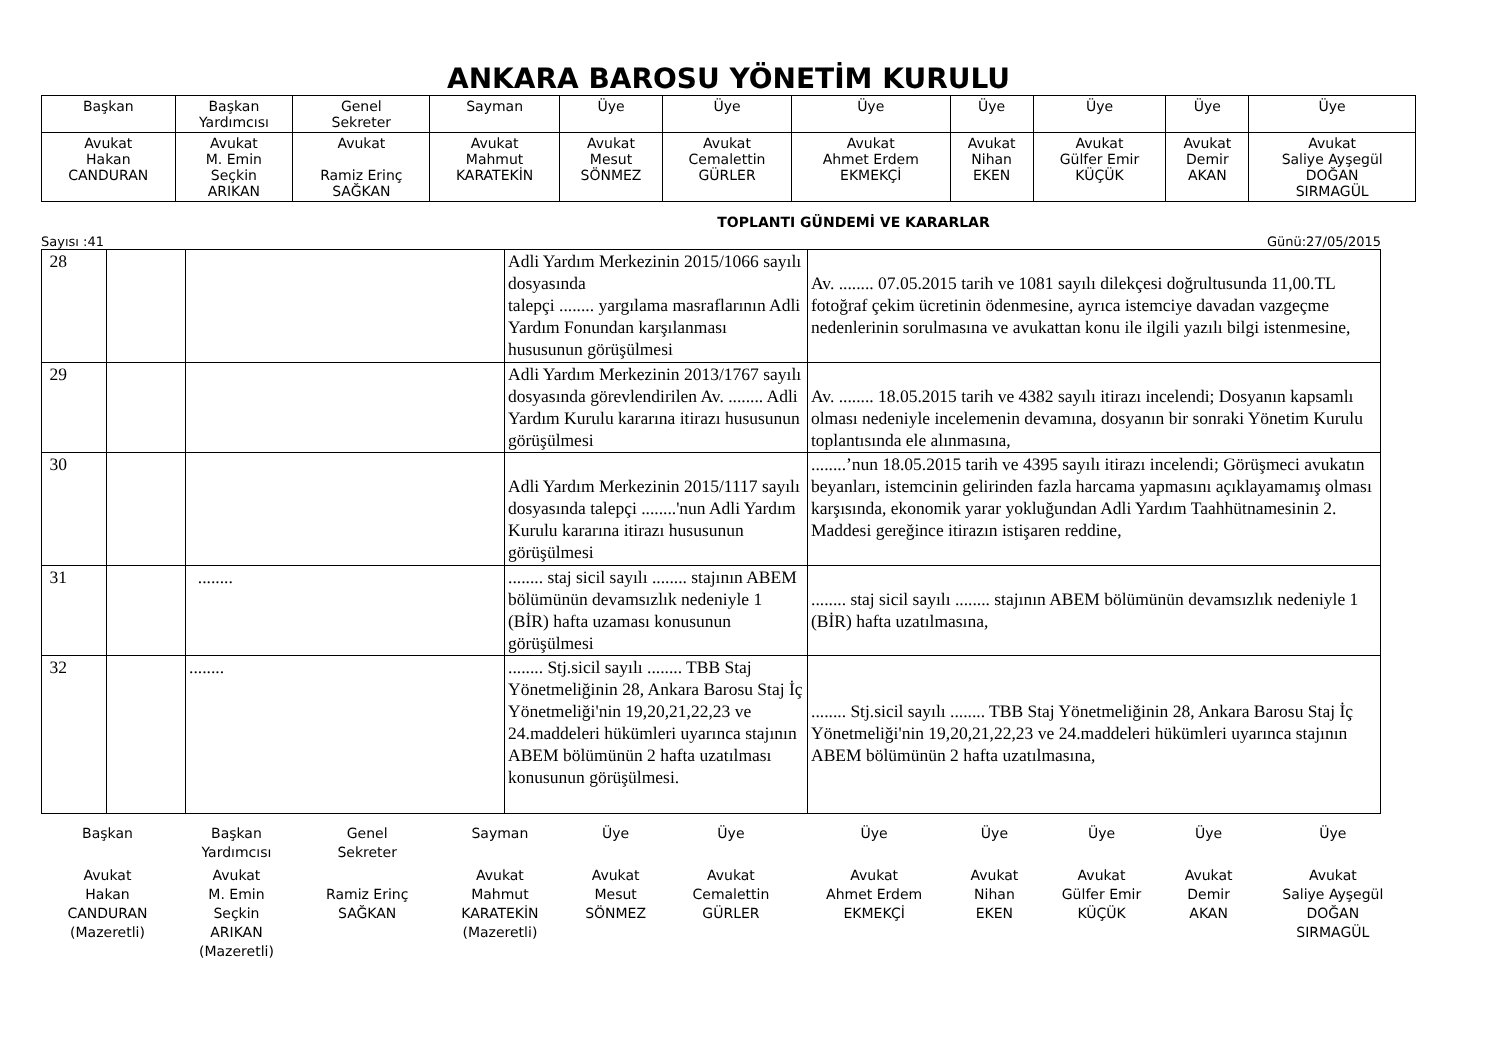ANKARA BAROSU YÖNETİM KURULU
| Başkan | Başkan Yardımcısı | Genel Sekreter | Sayman | Üye | Üye | Üye | Üye | Üye | Üye | Üye |
| Avukat Hakan CANDURAN | Avukat M. Emin Seçkin ARIKAN | Avukat Ramiz Erinç SAĞKAN | Avukat Mahmut KARATEKİN | Avukat Mesut SÖNMEZ | Avukat Cemalettin GÜRLER | Avukat Ahmet Erdem EKMEKÇİ | Avukat Nihan EKEN | Avukat Gülfer Emir KÜÇÜK | Avukat Demir AKAN | Avukat Saliye Ayşegül DOĞAN SIRMAGÜL |
TOPLANTI GÜNDEMİ VE KARARLAR
Sayısı :41 Günü:27/05/2015
| 28 | | | Adli Yardım Merkezinin 2015/1066 sayılı dosyasında talepçi ........ yargılama masraflarının Adli Yardım Fonundan karşılanması hususunun görüşülmesi | Av. ........ 07.05.2015 tarih ve 1081 sayılı dilekçesi doğrultusunda 11,00.TL fotoğraf çekim ücretinin ödenmesine, ayrıca istemciye davadan vazgeçme nedenlerinin sorulmasına ve avukattan konu ile ilgili yazılı bilgi istenmesine, |
| 29 | | | Adli Yardım Merkezinin 2013/1767 sayılı dosyasında görevlendirilen Av. ........ Adli Yardım Kurulu kararına itirazı hususunun görüşülmesi | Av. ........ 18.05.2015 tarih ve 4382 sayılı itirazı incelendi; Dosyanın kapsamlı olması nedeniyle incelemenin devamına, dosyanın bir sonraki Yönetim Kurulu toplantısında ele alınmasına, |
| 30 | | | Adli Yardım Merkezinin 2015/1117 sayılı dosyasında talepçi ........'nun Adli Yardım Kurulu kararına itirazı hususunun görüşülmesi | ........’nun 18.05.2015 tarih ve 4395 sayılı itirazı incelendi; Görüşmeci avukatın beyanları, istemcinin gelirinden fazla harcama yapmasını açıklayamamış olması karşısında, ekonomik yarar yokluğundan Adli Yardım Taahhütnamesinin 2. Maddesi gereğince itirazın istişaren reddine, |
| 31 | | ........ | ........ staj sicil sayılı ........ stajının ABEM bölümünün devamsızlık nedeniyle 1 (BİR) hafta uzaması konusunun görüşülmesi | ........ staj sicil sayılı ........ stajının ABEM bölümünün devamsızlık nedeniyle 1 (BİR) hafta uzatılmasına, |
| 32 | | ........ | ........ Stj.sicil sayılı ........ TBB Staj Yönetmeliğinin 28, Ankara Barosu Staj İç Yönetmeliği'nin 19,20,21,22,23 ve 24.maddeleri hükümleri uyarınca stajının ABEM bölümünün 2 hafta uzatılması konusunun görüşülmesi. | ........ Stj.sicil sayılı ........ TBB Staj Yönetmeliğinin 28, Ankara Barosu Staj İç Yönetmeliği'nin 19,20,21,22,23 ve 24.maddeleri hükümleri uyarınca stajının ABEM bölümünün 2 hafta uzatılmasına, |
| Başkan | Başkan Yardımcısı | Genel Sekreter | Sayman | Üye | Üye | Üye | Üye | Üye | Üye | Üye |
| Avukat Hakan CANDURAN (Mazeretli) | Avukat M. Emin Seçkin ARIKAN (Mazeretli) | Ramiz Erinç SAĞKAN | Avukat Mahmut KARATEKİN (Mazeretli) | Avukat Mesut SÖNMEZ | Avukat Cemalettin GÜRLER | Avukat Ahmet Erdem EKMEKÇİ | Avukat Nihan EKEN | Avukat Gülfer Emir KÜÇÜK | Avukat Demir AKAN | Avukat Saliye Ayşegül DOĞAN SIRMAGÜL |